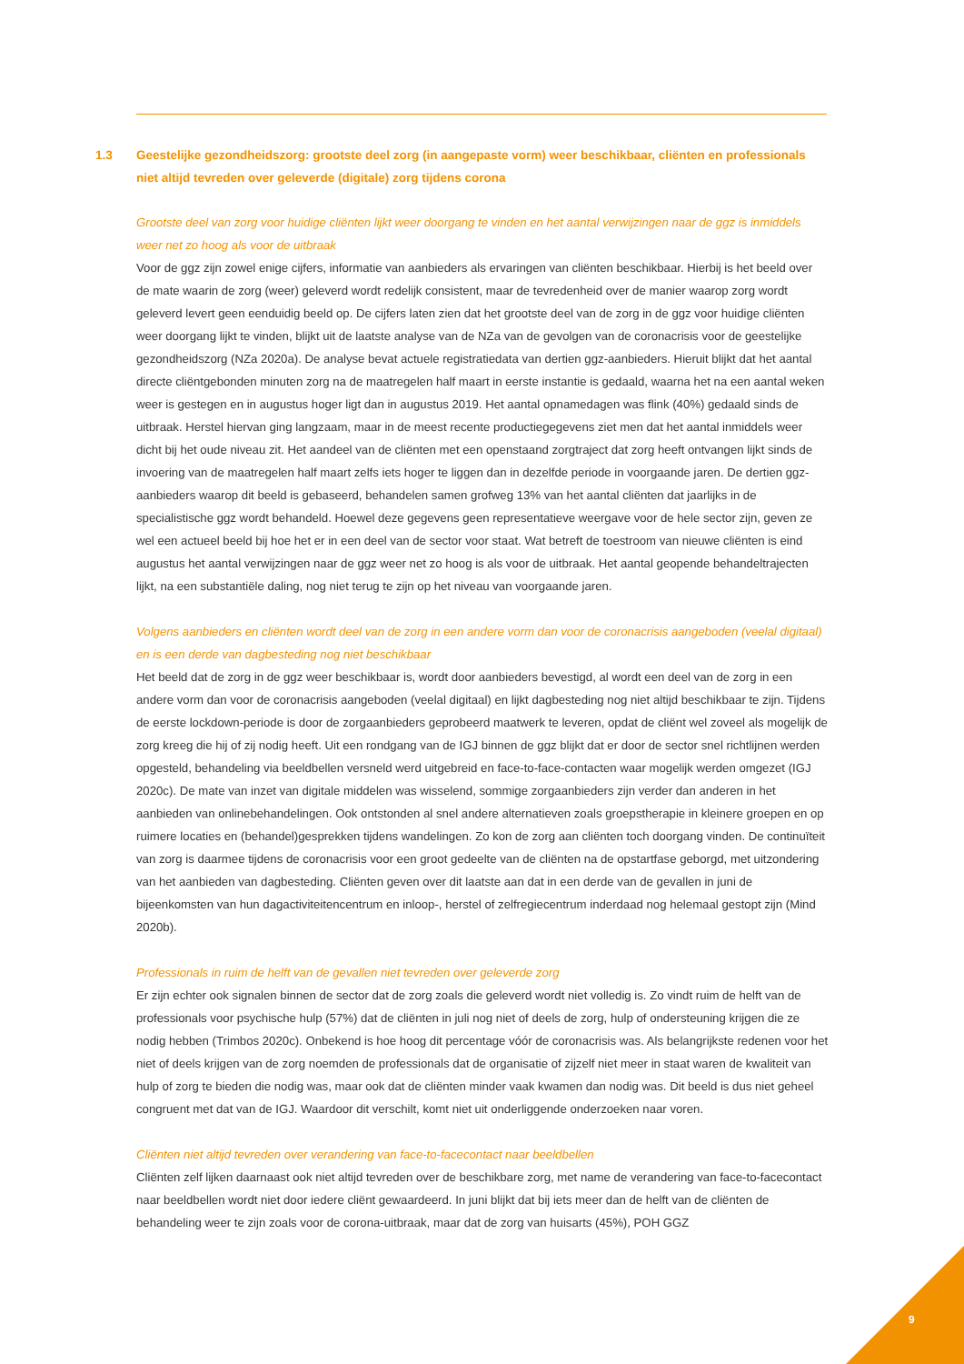1.3 Geestelijke gezondheidszorg: grootste deel zorg (in aangepaste vorm) weer beschikbaar, cliënten en professionals niet altijd tevreden over geleverde (digitale) zorg tijdens corona
Grootste deel van zorg voor huidige cliënten lijkt weer doorgang te vinden en het aantal verwijzingen naar de ggz is inmiddels weer net zo hoog als voor de uitbraak
Voor de ggz zijn zowel enige cijfers, informatie van aanbieders als ervaringen van cliënten beschikbaar. Hierbij is het beeld over de mate waarin de zorg (weer) geleverd wordt redelijk consistent, maar de tevredenheid over de manier waarop zorg wordt geleverd levert geen eenduidig beeld op. De cijfers laten zien dat het grootste deel van de zorg in de ggz voor huidige cliënten weer doorgang lijkt te vinden, blijkt uit de laatste analyse van de NZa van de gevolgen van de coronacrisis voor de geestelijke gezondheidszorg (NZa 2020a). De analyse bevat actuele registratiedata van dertien ggz-aanbieders. Hieruit blijkt dat het aantal directe cliëntgebonden minuten zorg na de maatregelen half maart in eerste instantie is gedaald, waarna het na een aantal weken weer is gestegen en in augustus hoger ligt dan in augustus 2019. Het aantal opnamedagen was flink (40%) gedaald sinds de uitbraak. Herstel hiervan ging langzaam, maar in de meest recente productiegegevens ziet men dat het aantal inmiddels weer dicht bij het oude niveau zit. Het aandeel van de cliënten met een openstaand zorgtraject dat zorg heeft ontvangen lijkt sinds de invoering van de maatregelen half maart zelfs iets hoger te liggen dan in dezelfde periode in voorgaande jaren. De dertien ggz-aanbieders waarop dit beeld is gebaseerd, behandelen samen grofweg 13% van het aantal cliënten dat jaarlijks in de specialistische ggz wordt behandeld. Hoewel deze gegevens geen representatieve weergave voor de hele sector zijn, geven ze wel een actueel beeld bij hoe het er in een deel van de sector voor staat. Wat betreft de toestroom van nieuwe cliënten is eind augustus het aantal verwijzingen naar de ggz weer net zo hoog is als voor de uitbraak. Het aantal geopende behandeltrajecten lijkt, na een substantiële daling, nog niet terug te zijn op het niveau van voorgaande jaren.
Volgens aanbieders en cliënten wordt deel van de zorg in een andere vorm dan voor de coronacrisis aangeboden (veelal digitaal) en is een derde van dagbesteding nog niet beschikbaar
Het beeld dat de zorg in de ggz weer beschikbaar is, wordt door aanbieders bevestigd, al wordt een deel van de zorg in een andere vorm dan voor de coronacrisis aangeboden (veelal digitaal) en lijkt dagbesteding nog niet altijd beschikbaar te zijn. Tijdens de eerste lockdown-periode is door de zorgaanbieders geprobeerd maatwerk te leveren, opdat de cliënt wel zoveel als mogelijk de zorg kreeg die hij of zij nodig heeft. Uit een rondgang van de IGJ binnen de ggz blijkt dat er door de sector snel richtlijnen werden opgesteld, behandeling via beeldbellen versneld werd uitgebreid en face-to-face-contacten waar mogelijk werden omgezet (IGJ 2020c). De mate van inzet van digitale middelen was wisselend, sommige zorgaanbieders zijn verder dan anderen in het aanbieden van onlinebehandelingen. Ook ontstonden al snel andere alternatieven zoals groepstherapie in kleinere groepen en op ruimere locaties en (behandel)gesprekken tijdens wandelingen. Zo kon de zorg aan cliënten toch doorgang vinden. De continuïteit van zorg is daarmee tijdens de coronacrisis voor een groot gedeelte van de cliënten na de opstartfase geborgd, met uitzondering van het aanbieden van dagbesteding. Cliënten geven over dit laatste aan dat in een derde van de gevallen in juni de bijeenkomsten van hun dagactiviteitencentrum en inloop-, herstel of zelfregiecentrum inderdaad nog helemaal gestopt zijn (Mind 2020b).
Professionals in ruim de helft van de gevallen niet tevreden over geleverde zorg
Er zijn echter ook signalen binnen de sector dat de zorg zoals die geleverd wordt niet volledig is. Zo vindt ruim de helft van de professionals voor psychische hulp (57%) dat de cliënten in juli nog niet of deels de zorg, hulp of ondersteuning krijgen die ze nodig hebben (Trimbos 2020c). Onbekend is hoe hoog dit percentage vóór de coronacrisis was. Als belangrijkste redenen voor het niet of deels krijgen van de zorg noemden de professionals dat de organisatie of zijzelf niet meer in staat waren de kwaliteit van hulp of zorg te bieden die nodig was, maar ook dat de cliënten minder vaak kwamen dan nodig was. Dit beeld is dus niet geheel congruent met dat van de IGJ. Waardoor dit verschilt, komt niet uit onderliggende onderzoeken naar voren.
Cliënten niet altijd tevreden over verandering van face-to-facecontact naar beeldbellen
Cliënten zelf lijken daarnaast ook niet altijd tevreden over de beschikbare zorg, met name de verandering van face-to-facecontact naar beeldbellen wordt niet door iedere cliënt gewaardeerd. In juni blijkt dat bij iets meer dan de helft van de cliënten de behandeling weer te zijn zoals voor de corona-uitbraak, maar dat de zorg van huisarts (45%), POH GGZ
9